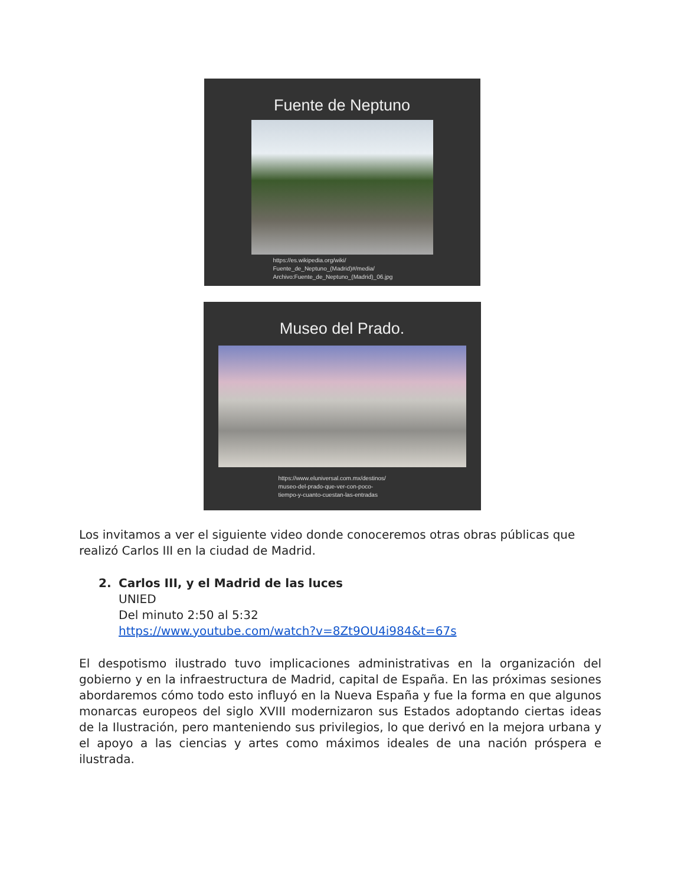Fuente de Neptuno
https://es.wikipedia.org/wiki/
Fuente_de_Neptuno_(Madrid)#/media/
Archivo:Fuente_de_Neptuno_(Madrid)_06.jpg
Museo del Prado.
https://www.eluniversal.com.mx/destinos/
museo-del-prado-que-ver-con-poco-
tiempo-y-cuanto-cuestan-las-entradas
Los invitamos a ver el siguiente video donde conoceremos otras obras públicas que realizó Carlos III en la ciudad de Madrid.
2. Carlos III, y el Madrid de las luces
UNIED
Del minuto 2:50 al 5:32
https://www.youtube.com/watch?v=8Zt9OU4i984&t=67s
El despotismo ilustrado tuvo implicaciones administrativas en la organización del gobierno y en la infraestructura de Madrid, capital de España. En las próximas sesiones abordaremos cómo todo esto influyó en la Nueva España y fue la forma en que algunos monarcas europeos del siglo XVIII modernizaron sus Estados adoptando ciertas ideas de la Ilustración, pero manteniendo sus privilegios, lo que derivó en la mejora urbana y el apoyo a las ciencias y artes como máximos ideales de una nación próspera e ilustrada.